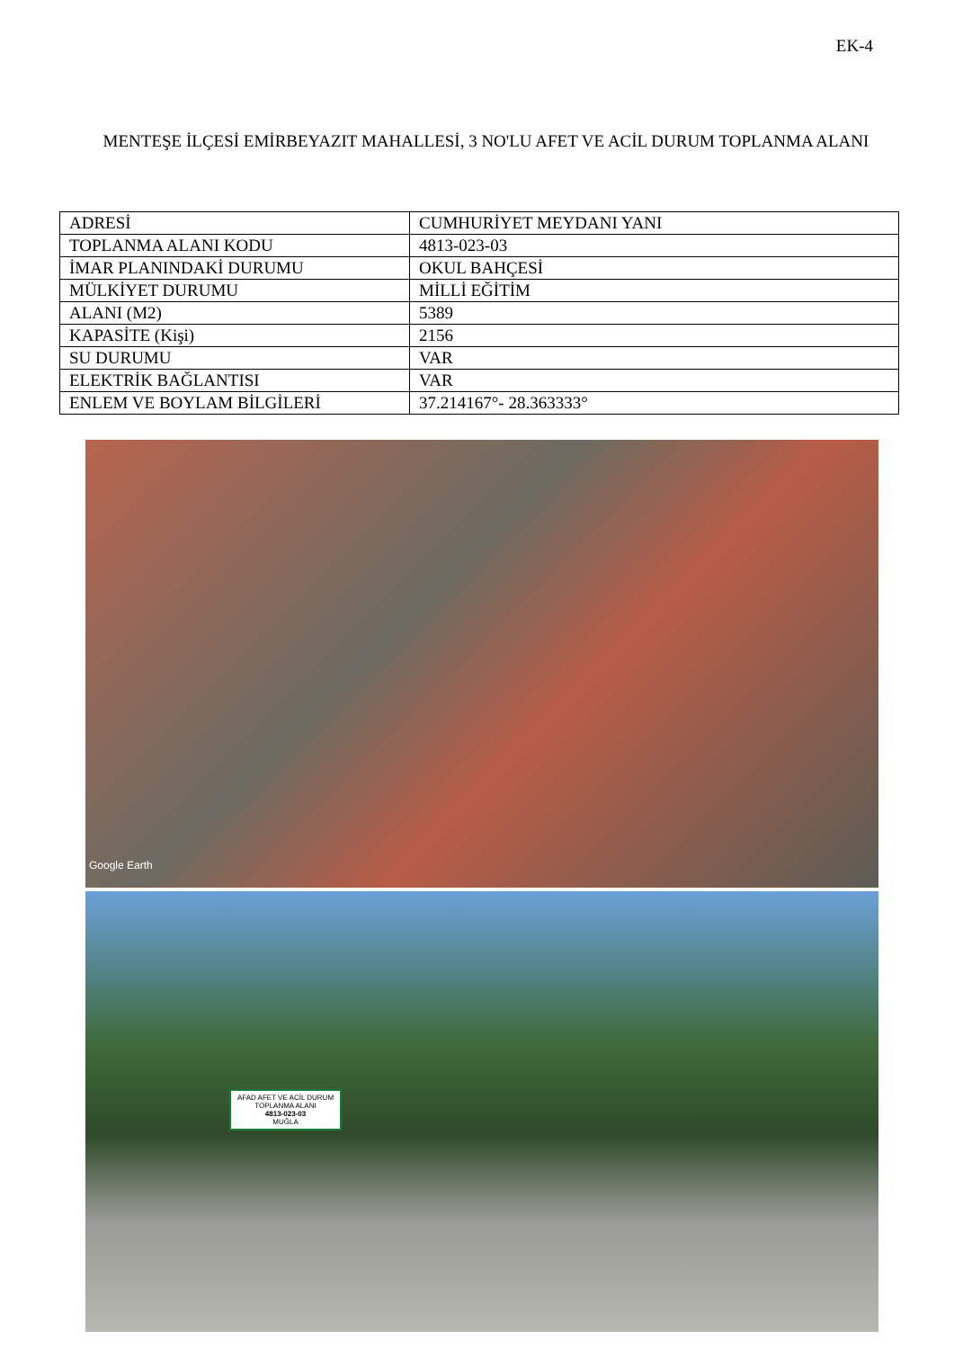EK-4
MENTEŞE İLÇESİ EMİRBEYAZIT MAHALLESİ, 3 NO'LU AFET VE ACİL DURUM TOPLANMA ALANI
| ADRESİ | CUMHURİYET MEYDANI YANI |
| TOPLANMA ALANI KODU | 4813-023-03 |
| İMAR PLANINDAKİ DURUMU | OKUL BAHÇESİ |
| MÜLKİYET DURUMU | MİLLİ EĞİTİM |
| ALANI (M2) | 5389 |
| KAPASİTE (Kişi) | 2156 |
| SU DURUMU | VAR |
| ELEKTRİK BAĞLANTISI | VAR |
| ENLEM VE BOYLAM BİLGİLERİ | 37.214167°- 28.363333° |
Google Earth
AFAD AFET VE ACİL DURUM TOPLANMA ALANI
4813-023-03
MUĞLA